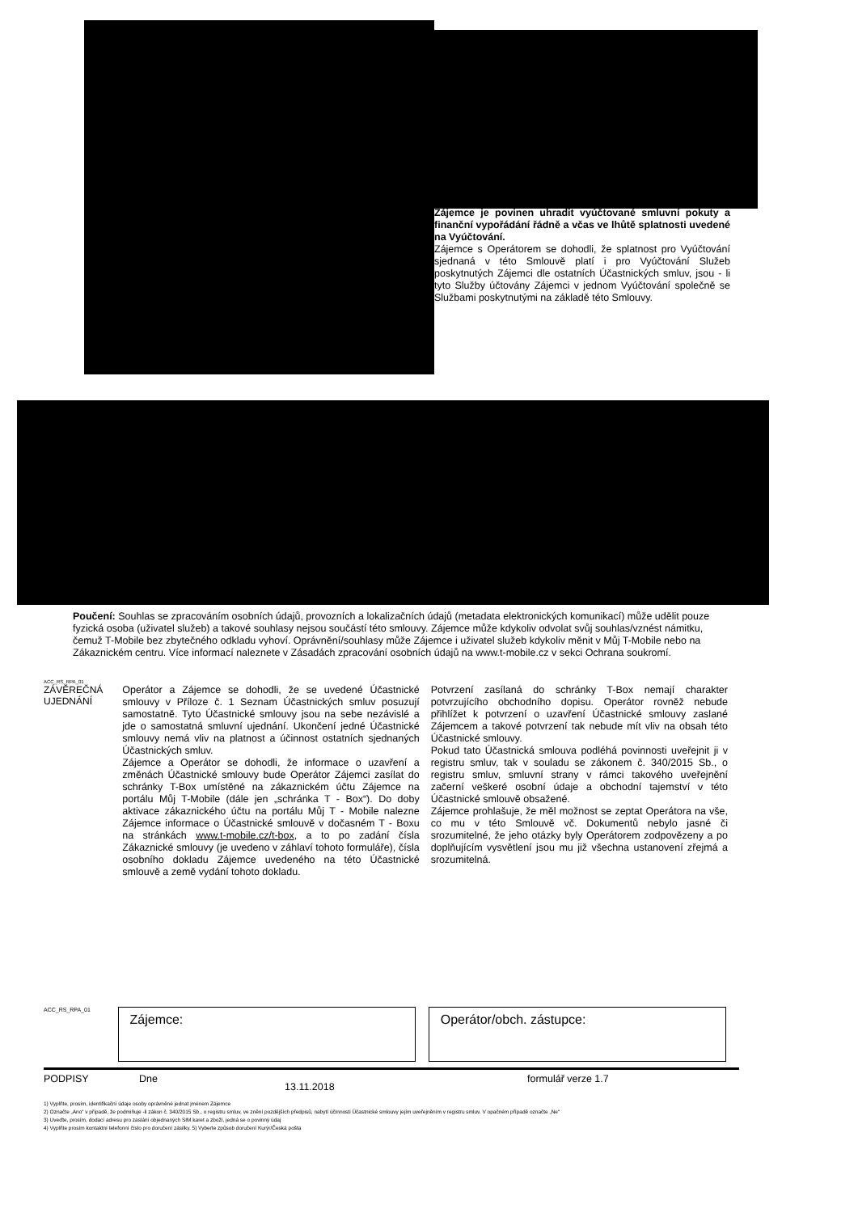Zájemce je povinen uhradit vyúčtované smluvní pokuty a finanční vypořádání řádně a včas ve lhůtě splatnosti uvedené na Vyúčtování.
Zájemce s Operátorem se dohodli, že splatnost pro Vyúčtování sjednaná v této Smlouvě platí i pro Vyúčtování Služeb poskytnutých Zájemci dle ostatních Účastnických smluv, jsou - li tyto Služby účtovány Zájemci v jednom Vyúčtování společně se Službami poskytnutými na základě této Smlouvy.
Poučení: Souhlas se zpracováním osobních údajů, provozních a lokalizačních údajů (metadata elektronických komunikací) může udělit pouze fyzická osoba (uživatel služeb) a takové souhlasy nejsou součástí této smlouvy. Zájemce může kdykoliv odvolat svůj souhlas/vznést námitku, čemuž T-Mobile bez zbytečného odkladu vyhoví. Oprávnění/souhlasy může Zájemce i uživatel služeb kdykoliv měnit v Můj T-Mobile nebo na Zákaznickém centru. Více informací naleznete v Zásadách zpracování osobních údajů na www.t-mobile.cz v sekci Ochrana soukromí.
ACC_RS_RPA_01
ZÁVĚREČNÁ UJEDNÁNÍ
Operátor a Zájemce se dohodli, že se uvedené Účastnické smlouvy v Příloze č. 1 Seznam Účastnických smluv posuzují samostatně. Tyto Účastnické smlouvy jsou na sebe nezávislé a jde o samostatná smluvní ujednání. Ukončení jedné Účastnické smlouvy nemá vliv na platnost a účinnost ostatních sjednaných Účastnických smluv.
Zájemce a Operátor se dohodli, že informace o uzavření a změnách Účastnické smlouvy bude Operátor Zájemci zasílat do schránky T-Box umístěné na zákaznickém účtu Zájemce na portálu Můj T-Mobile (dále jen „schránka T - Box“). Do doby aktivace zákaznického účtu na portálu Můj T - Mobile nalezne Zájemce informace o Účastnické smlouvě v dočasném T - Boxu na stránkách www.t-mobile.cz/t-box, a to po zadání čísla Zákaznické smlouvy (je uvedeno v záhlaví tohoto formuláře), čísla osobního dokladu Zájemce uvedeného na této Účastnické smlouvě a země vydání tohoto dokladu.
Potvrzení zasílaná do schránky T-Box nemají charakter potvrzujícího obchodního dopisu. Operátor rovněž nebude přihlížet k potvrzení o uzavření Účastnické smlouvy zaslané Zájemcem a takové potvrzení tak nebude mít vliv na obsah této Účastnické smlouvy.
Pokud tato Účastnická smlouva podléhá povinnosti uveřejnit ji v registru smluv, tak v souladu se zákonem č. 340/2015 Sb., o registru smluv, smluvní strany v rámci takového uveřejnění začerní veškeré osobní údaje a obchodní tajemství v této Účastnické smlouvě obsažené.
Zájemce prohlašuje, že měl možnost se zeptat Operátora na vše, co mu v této Smlouvě vč. Dokumentů nebylo jasné či srozumitelné, že jeho otázky byly Operátorem zodpovězeny a po doplňujícím vysvětlení jsou mu již všechna ustanovení zřejmá a srozumitelná.
ACC_RS_RPA_01
Zájemce: Operátor/obch. zástupce:
PODPISY Dne 13.11.2018 formulář verze 1.7
1) Vyplňte, prosím, identifikační údaje osoby oprávněné jednat jménem Zájemce
2) Označte „Ano“ v případě, že podmiňuje -li zákon č. 340/2015 Sb., o registru smluv, ve znění pozdějších předpisů, nabytí účinnosti Účastnické smlouvy jejím uveřejněním v registru smluv. V opačném případě označte „Ne“
3) Uveďte, prosím, dodací adresu pro zaslání objednaných SIM karet a zboží, jedná se o povinný údaj
4) Vyplňte prosím kontaktní telefonní číslo pro doručení zásilky. 5) Vyberte způsob doručení Kurýr/Česká pošta